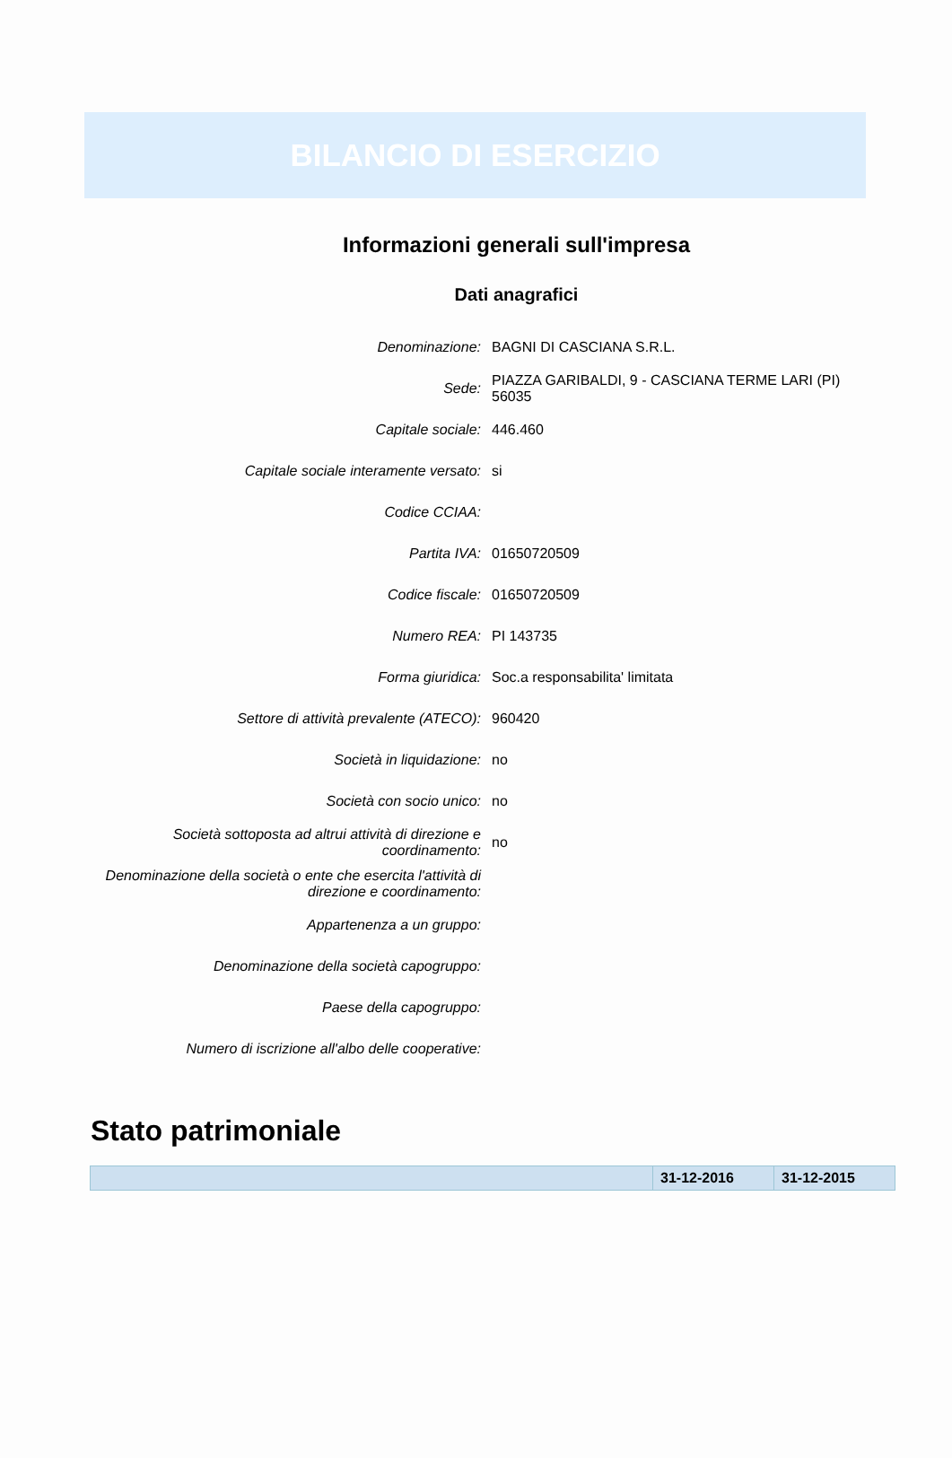BILANCIO DI ESERCIZIO
Informazioni generali sull'impresa
Dati anagrafici
| Denominazione: | BAGNI DI CASCIANA S.R.L. |
| Sede: | PIAZZA GARIBALDI, 9 - CASCIANA TERME LARI (PI) 56035 |
| Capitale sociale: | 446.460 |
| Capitale sociale interamente versato: | si |
| Codice CCIAA: | |
| Partita IVA: | 01650720509 |
| Codice fiscale: | 01650720509 |
| Numero REA: | PI 143735 |
| Forma giuridica: | Soc.a responsabilita' limitata |
| Settore di attività prevalente (ATECO): | 960420 |
| Società in liquidazione: | no |
| Società con socio unico: | no |
| Società sottoposta ad altrui attività di direzione e coordinamento: | no |
| Denominazione della società o ente che esercita l'attività di direzione e coordinamento: | |
| Appartenenza a un gruppo: | |
| Denominazione della società capogruppo: | |
| Paese della capogruppo: | |
| Numero di iscrizione all'albo delle cooperative: | |
Stato patrimoniale
| | 31-12-2016 | 31-12-2015 |
| --- | --- | --- |